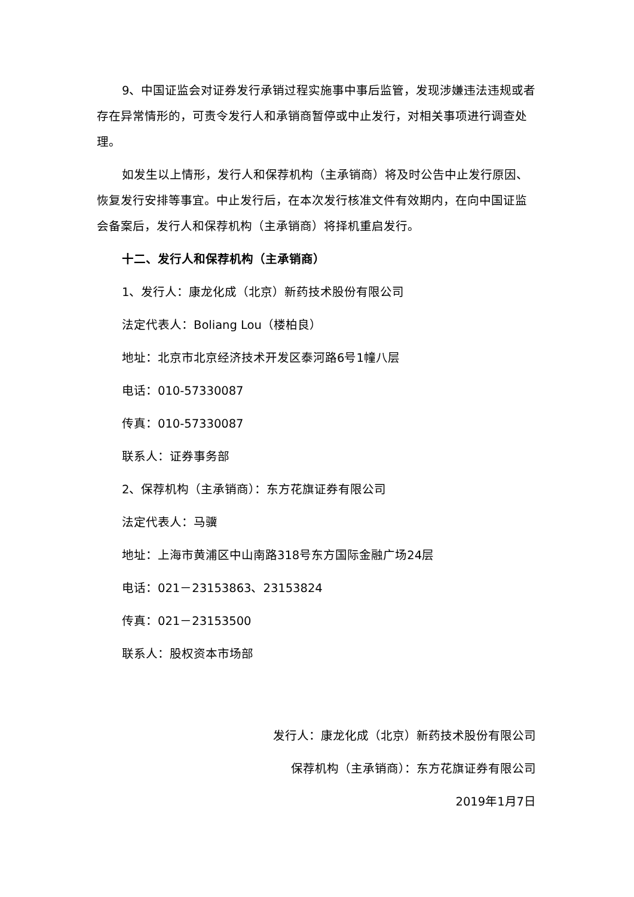9、中国证监会对证券发行承销过程实施事中事后监管，发现涉嫌违法违规或者存在异常情形的，可责令发行人和承销商暂停或中止发行，对相关事项进行调查处理。
如发生以上情形，发行人和保荐机构（主承销商）将及时公告中止发行原因、恢复发行安排等事宜。中止发行后，在本次发行核准文件有效期内，在向中国证监会备案后，发行人和保荐机构（主承销商）将择机重启发行。
十二、发行人和保荐机构（主承销商）
1、发行人：康龙化成（北京）新药技术股份有限公司
法定代表人：Boliang Lou（楼柏良）
地址：北京市北京经济技术开发区泰河路6号1幢八层
电话：010-57330087
传真：010-57330087
联系人：证券事务部
2、保荐机构（主承销商）：东方花旗证券有限公司
法定代表人：马骥
地址：上海市黄浦区中山南路318号东方国际金融广场24层
电话：021－23153863、23153824
传真：021－23153500
联系人：股权资本市场部
发行人：康龙化成（北京）新药技术股份有限公司
保荐机构（主承销商）：东方花旗证券有限公司
2019年1月7日